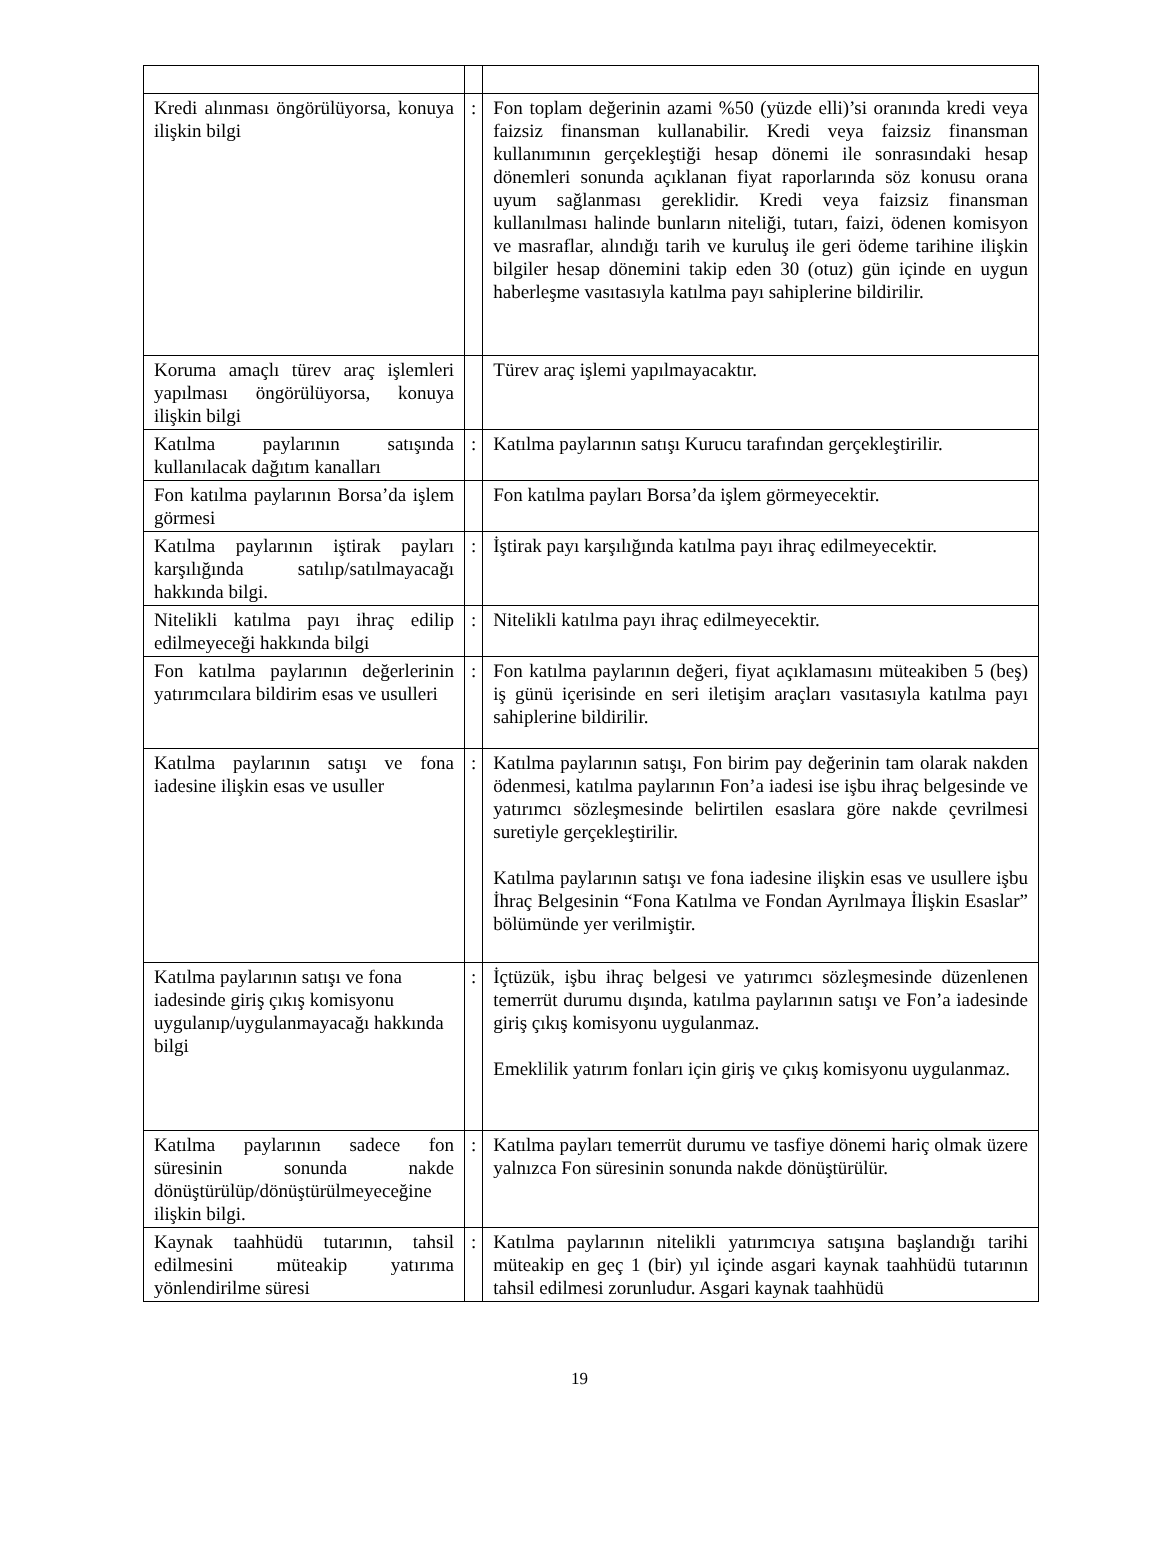| Kredi alınması öngörülüyorsa, konuya ilişkin bilgi | : | Fon toplam değerinin azami %50 (yüzde elli)’si oranında kredi veya faizsiz finansman kullanabilir. Kredi veya faizsiz finansman kullanımının gerçekleştiği hesap dönemi ile sonrasındaki hesap dönemleri sonunda açıklanan fiyat raporlarında söz konusu orana uyum sağlanması gereklidir. Kredi veya faizsiz finansman kullanılması halinde bunların niteliği, tutarı, faizi, ödenen komisyon ve masraflar, alındığı tarih ve kuruluş ile geri ödeme tarihine ilişkin bilgiler hesap dönemini takip eden 30 (otuz) gün içinde en uygun haberleşme vasıtasıyla katılma payı sahiplerine bildirilir. |
| Koruma amaçlı türev araç işlemleri yapılması öngörülüyorsa, konuya ilişkin bilgi | | Türev araç işlemi yapılmayacaktır. |
| Katılma paylarının satışında kullanılacak dağıtım kanalları | : | Katılma paylarının satışı Kurucu tarafından gerçekleştirilir. |
| Fon katılma paylarının Borsa’da işlem görmesi | | Fon katılma payları Borsa’da işlem görmeyecektir. |
| Katılma paylarının iştirak payları karşılığında satılıp/satılmayacağı hakkında bilgi. | : | İştirak payı karşılığında katılma payı ihraç edilmeyecektir. |
| Nitelikli katılma payı ihraç edilip edilmeyeceği hakkında bilgi | : | Nitelikli katılma payı ihraç edilmeyecektir. |
| Fon katılma paylarının değerlerinin yatırımcılara bildirim esas ve usulleri | : | Fon katılma paylarının değeri, fiyat açıklamasını müteakiben 5 (beş) iş günü içerisinde en seri iletişim araçları vasıtasıyla katılma payı sahiplerine bildirilir. |
| Katılma paylarının satışı ve fona iadesine ilişkin esas ve usuller | : | Katılma paylarının satışı, Fon birim pay değerinin tam olarak nakden ödenmesi, katılma paylarının Fon’a iadesi ise işbu ihraç belgesinde ve yatırımcı sözleşmesinde belirtilen esaslara göre nakde çevrilmesi suretiyle gerçekleştirilir. Katılma paylarının satışı ve fona iadesine ilişkin esas ve usullere işbu İhraç Belgesinin “Fona Katılma ve Fondan Ayrılmaya İlişkin Esaslar” bölümünde yer verilmiştir. |
| Katılma paylarının satışı ve fona iadesinde giriş çıkış komisyonu uygulanıp/uygulanmayacağı hakkında bilgi | : | İçtüzük, işbu ihraç belgesi ve yatırımcı sözleşmesinde düzenlenen temerrüt durumu dışında, katılma paylarının satışı ve Fon’a iadesinde giriş çıkış komisyonu uygulanmaz. Emeklilik yatırım fonları için giriş ve çıkış komisyonu uygulanmaz. |
| Katılma paylarının sadece fon süresinin sonunda nakde dönüştürülüp/dönüştürülmeyeceğine ilişkin bilgi. | : | Katılma payları temerrüt durumu ve tasfiye dönemi hariç olmak üzere yalnızca Fon süresinin sonunda nakde dönüştürülür. |
| Kaynak taahhüdü tutarının, tahsil edilmesini müteakip yatırıma yönlendirilme süresi | : | Katılma paylarının nitelikli yatırımcıya satışına başlandığı tarihi müteakip en geç 1 (bir) yıl içinde asgari kaynak taahhüdü tutarının tahsil edilmesi zorunludur. Asgari kaynak taahhüdü |
19